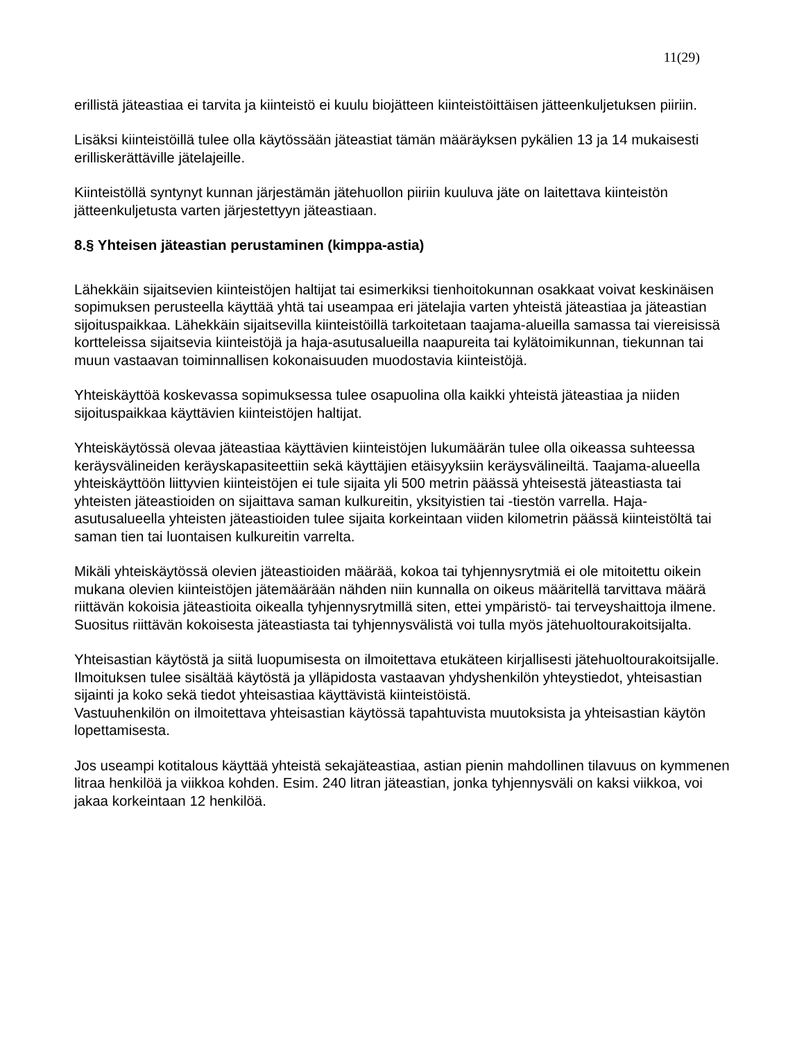11(29)
erillistä jäteastiaa ei tarvita ja kiinteistö ei kuulu biojätteen kiinteistöittäisen jätteenkuljetuksen piiriin.
Lisäksi kiinteistöillä tulee olla käytössään jäteastiat tämän määräyksen pykälien 13 ja 14 mukaisesti erilliskerättäville jätelajeille.
Kiinteistöllä syntynyt kunnan järjestämän jätehuollon piiriin kuuluva jäte on laitettava kiinteistön jätteenkuljetusta varten järjestettyyn jäteastiaan.
8.§ Yhteisen jäteastian perustaminen (kimppa-astia)
Lähekkäin sijaitsevien kiinteistöjen haltijat tai esimerkiksi tienhoitokunnan osakkaat voivat keskinäisen sopimuksen perusteella käyttää yhtä tai useampaa eri jätelajia varten yhteistä jäteastiaa ja jäteastian sijoituspaikkaa. Lähekkäin sijaitsevilla kiinteistöillä tarkoitetaan taajama-alueilla samassa tai viereisissä kortteleissa sijaitsevia kiinteistöjä ja haja-asutusalueilla naapureita tai kylätoimikunnan, tiekunnan tai muun vastaavan toiminnallisen kokonaisuuden muodostavia kiinteistöjä.
Yhteiskäyttöä koskevassa sopimuksessa tulee osapuolina olla kaikki yhteistä jäteastiaa ja niiden sijoituspaikkaa käyttävien kiinteistöjen haltijat.
Yhteiskäytössä olevaa jäteastiaa käyttävien kiinteistöjen lukumäärän tulee olla oikeassa suhteessa keräysvälineiden keräyskapasiteettiin sekä käyttäjien etäisyyksiin keräysvälineiltä. Taajama-alueella yhteiskäyttöön liittyvien kiinteistöjen ei tule sijaita yli 500 metrin päässä yhteisestä jäteastiasta tai yhteisten jäteastioiden on sijaittava saman kulkureitin, yksityistien tai -tiestön varrella. Haja-asutusalueella yhteisten jäteastioiden tulee sijaita korkeintaan viiden kilometrin päässä kiinteistöltä tai saman tien tai luontaisen kulkureitin varrelta.
Mikäli yhteiskäytössä olevien jäteastioiden määrää, kokoa tai tyhjennysrytmiä ei ole mitoitettu oikein mukana olevien kiinteistöjen jätemäärään nähden niin kunnalla on oikeus määritellä tarvittava määrä riittävän kokoisia jäteastioita oikealla tyhjennysrytmillä siten, ettei ympäristö- tai terveyshaittoja ilmene. Suositus riittävän kokoisesta jäteastiasta tai tyhjennysvälistä voi tulla myös jätehuoltourakoitsijalta.
Yhteisastian käytöstä ja siitä luopumisesta on ilmoitettava etukäteen kirjallisesti jätehuoltourakoitsijalle. Ilmoituksen tulee sisältää käytöstä ja ylläpidosta vastaavan yhdyshenkilön yhteystiedot, yhteisastian sijainti ja koko sekä tiedot yhteisastiaa käyttävistä kiinteistöistä.
Vastuuhenkilön on ilmoitettava yhteisastian käytössä tapahtuvista muutoksista ja yhteisastian käytön lopettamisesta.
Jos useampi kotitalous käyttää yhteistä sekajäteastiaa, astian pienin mahdollinen tilavuus on kymmenen litraa henkilöä ja viikkoa kohden. Esim. 240 litran jäteastian, jonka tyhjennysväli on kaksi viikkoa, voi jakaa korkeintaan 12 henkilöä.